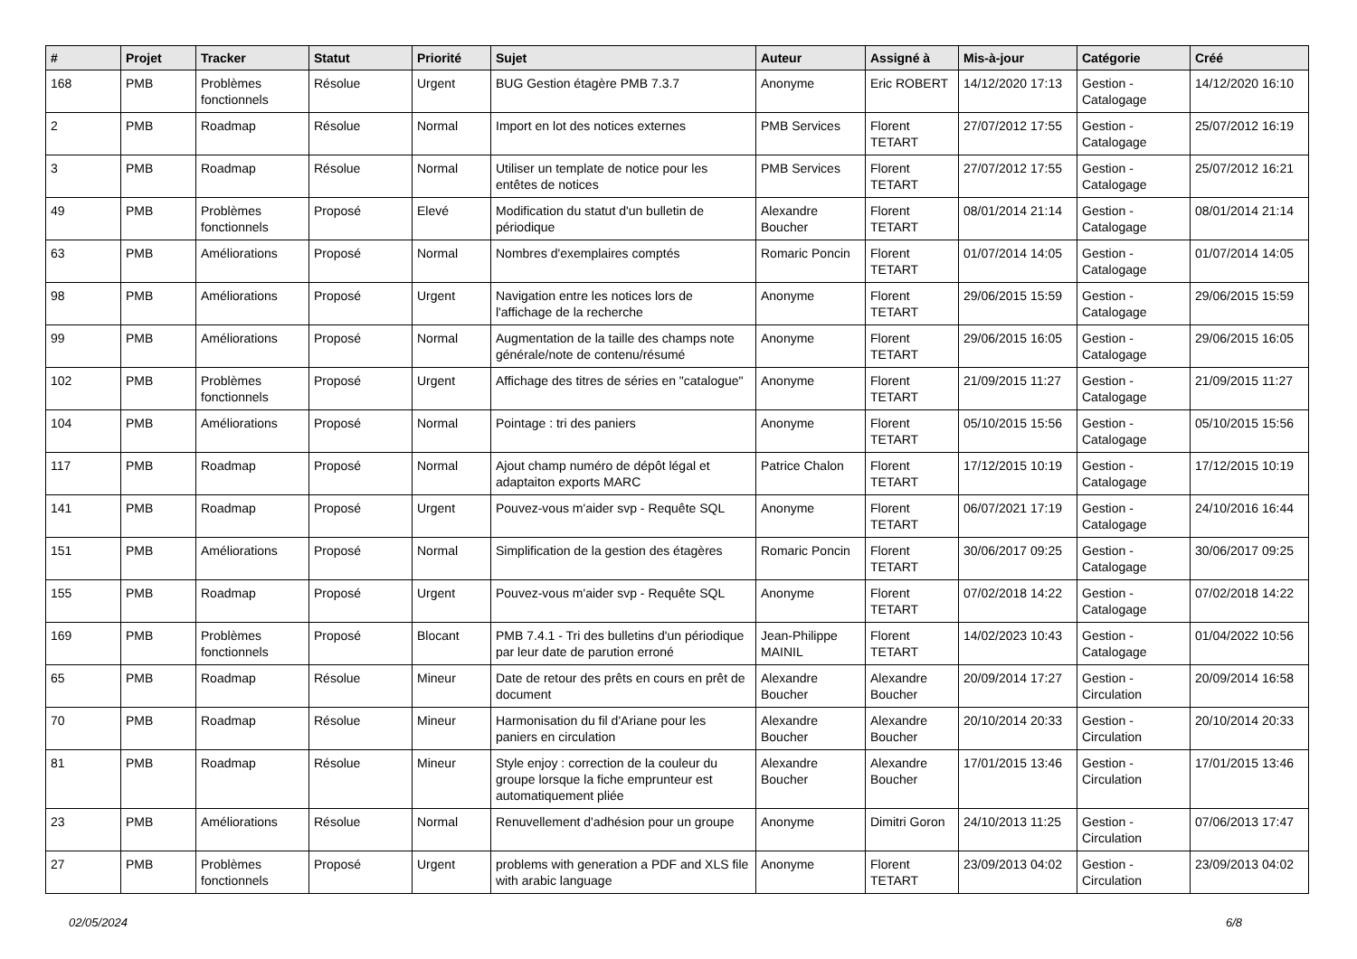| # | Projet | Tracker | Statut | Priorité | Sujet | Auteur | Assigné à | Mis-à-jour | Catégorie | Créé |
| --- | --- | --- | --- | --- | --- | --- | --- | --- | --- | --- |
| 168 | PMB | Problèmes fonctionnels | Résolue | Urgent | BUG Gestion étagère PMB 7.3.7 | Anonyme | Eric ROBERT | 14/12/2020 17:13 | Gestion - Catalogage | 14/12/2020 16:10 |
| 2 | PMB | Roadmap | Résolue | Normal | Import en lot des notices externes | PMB Services | Florent TETART | 27/07/2012 17:55 | Gestion - Catalogage | 25/07/2012 16:19 |
| 3 | PMB | Roadmap | Résolue | Normal | Utiliser un template de notice pour les entêtes de notices | PMB Services | Florent TETART | 27/07/2012 17:55 | Gestion - Catalogage | 25/07/2012 16:21 |
| 49 | PMB | Problèmes fonctionnels | Proposé | Elevé | Modification du statut d'un bulletin de périodique | Alexandre Boucher | Florent TETART | 08/01/2014 21:14 | Gestion - Catalogage | 08/01/2014 21:14 |
| 63 | PMB | Améliorations | Proposé | Normal | Nombres d'exemplaires comptés | Romaric Poncin | Florent TETART | 01/07/2014 14:05 | Gestion - Catalogage | 01/07/2014 14:05 |
| 98 | PMB | Améliorations | Proposé | Urgent | Navigation entre les notices lors de l'affichage de la recherche | Anonyme | Florent TETART | 29/06/2015 15:59 | Gestion - Catalogage | 29/06/2015 15:59 |
| 99 | PMB | Améliorations | Proposé | Normal | Augmentation de la taille des champs note générale/note de contenu/résumé | Anonyme | Florent TETART | 29/06/2015 16:05 | Gestion - Catalogage | 29/06/2015 16:05 |
| 102 | PMB | Problèmes fonctionnels | Proposé | Urgent | Affichage des titres de séries en "catalogue" | Anonyme | Florent TETART | 21/09/2015 11:27 | Gestion - Catalogage | 21/09/2015 11:27 |
| 104 | PMB | Améliorations | Proposé | Normal | Pointage : tri des paniers | Anonyme | Florent TETART | 05/10/2015 15:56 | Gestion - Catalogage | 05/10/2015 15:56 |
| 117 | PMB | Roadmap | Proposé | Normal | Ajout champ numéro de dépôt légal et adaptaiton exports MARC | Patrice Chalon | Florent TETART | 17/12/2015 10:19 | Gestion - Catalogage | 17/12/2015 10:19 |
| 141 | PMB | Roadmap | Proposé | Urgent | Pouvez-vous m'aider svp - Requête SQL | Anonyme | Florent TETART | 06/07/2021 17:19 | Gestion - Catalogage | 24/10/2016 16:44 |
| 151 | PMB | Améliorations | Proposé | Normal | Simplification de la gestion des étagères | Romaric Poncin | Florent TETART | 30/06/2017 09:25 | Gestion - Catalogage | 30/06/2017 09:25 |
| 155 | PMB | Roadmap | Proposé | Urgent | Pouvez-vous m'aider svp - Requête SQL | Anonyme | Florent TETART | 07/02/2018 14:22 | Gestion - Catalogage | 07/02/2018 14:22 |
| 169 | PMB | Problèmes fonctionnels | Proposé | Blocant | PMB 7.4.1 - Tri des bulletins d'un périodique par leur date de parution erroné | Jean-Philippe MAINIL | Florent TETART | 14/02/2023 10:43 | Gestion - Catalogage | 01/04/2022 10:56 |
| 65 | PMB | Roadmap | Résolue | Mineur | Date de retour des prêts en cours en prêt de document | Alexandre Boucher | Alexandre Boucher | 20/09/2014 17:27 | Gestion - Circulation | 20/09/2014 16:58 |
| 70 | PMB | Roadmap | Résolue | Mineur | Harmonisation du fil d'Ariane pour les paniers en circulation | Alexandre Boucher | Alexandre Boucher | 20/10/2014 20:33 | Gestion - Circulation | 20/10/2014 20:33 |
| 81 | PMB | Roadmap | Résolue | Mineur | Style enjoy : correction de la couleur du groupe lorsque la fiche emprunteur est automatiquement pliée | Alexandre Boucher | Alexandre Boucher | 17/01/2015 13:46 | Gestion - Circulation | 17/01/2015 13:46 |
| 23 | PMB | Améliorations | Résolue | Normal | Renuvellement d'adhésion pour un groupe | Anonyme | Dimitri Goron | 24/10/2013 11:25 | Gestion - Circulation | 07/06/2013 17:47 |
| 27 | PMB | Problèmes fonctionnels | Proposé | Urgent | problems with generation a PDF and XLS file with arabic language | Anonyme | Florent TETART | 23/09/2013 04:02 | Gestion - Circulation | 23/09/2013 04:02 |
02/05/2024 6/8